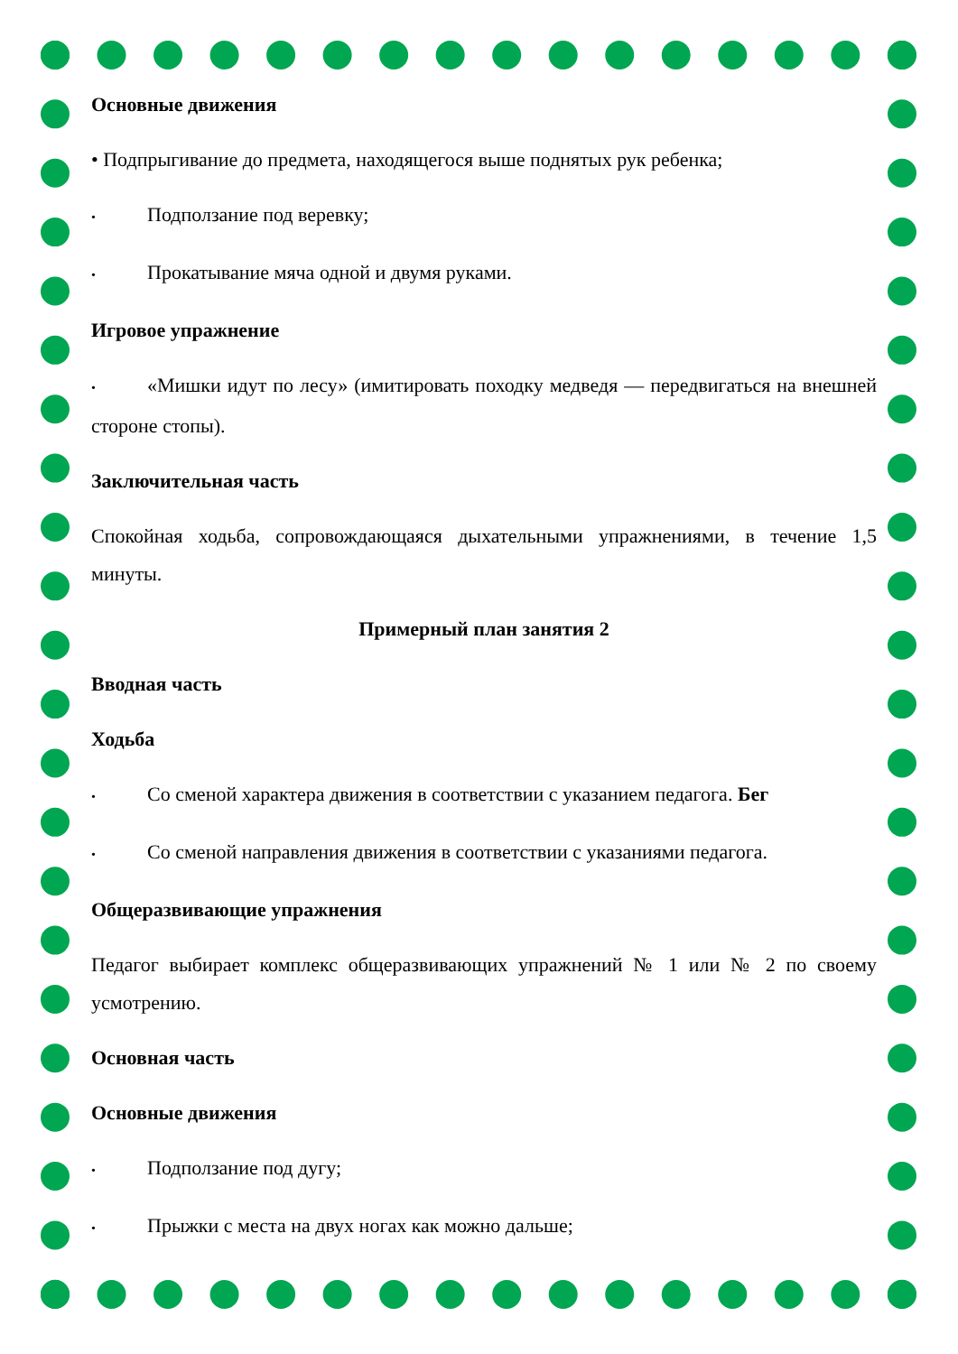Основные движения
• Подпрыгивание до предмета, находящегося выше поднятых рук ребенка;
• Подползание под веревку;
• Прокатывание мяча одной и двумя руками.
Игровое упражнение
• «Мишки идут по лесу» (имитировать походку медведя — передвигаться на внешней стороне стопы).
Заключительная часть
Спокойная ходьба, сопровождающаяся дыхательными упражнениями, в течение 1,5 минуты.
Примерный план занятия 2
Вводная часть
Ходьба
• Со сменой характера движения в соответствии с указанием педагога. Бег
• Со сменой направления движения в соответствии с указаниями педагога.
Общеразвивающие упражнения
Педагог выбирает комплекс общеразвивающих упражнений № 1 или № 2 по своему усмотрению.
Основная часть
Основные движения
• Подползание под дугу;
• Прыжки с места на двух ногах как можно дальше;